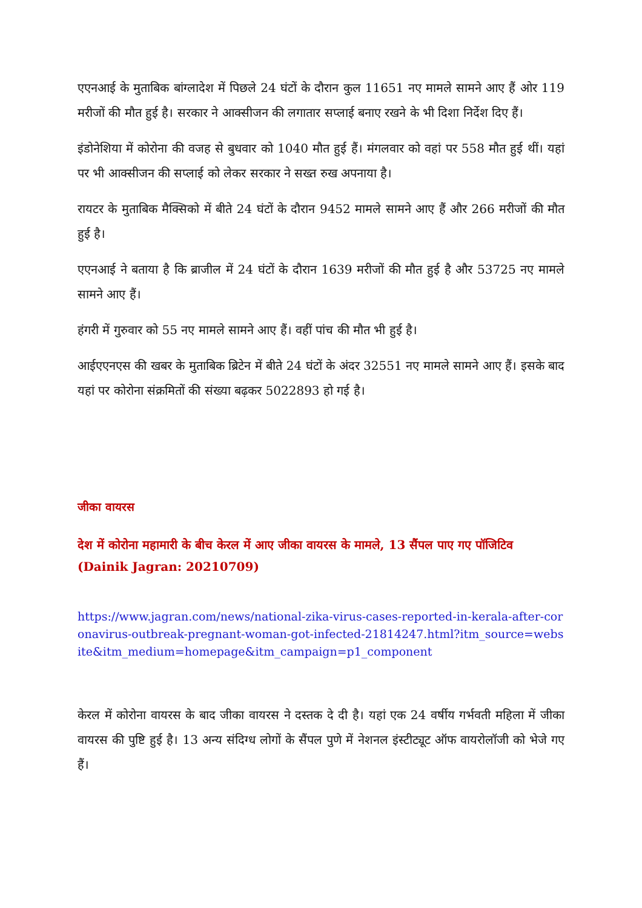एएनआई के मुताबिक बांग्लादेश में पिछले 24 घंटों के दौरान कुल 11651 नए मामले सामने आए हैं ओर 119 मरीजों की मौत हुई है। सरकार ने आक्सीजन की लगातार सप्लाई बनाए रखने के भी दिशा निर्देश दिए हैं।
इंडोनेशिया में कोरोना की वजह से बुधवार को 1040 मौत हुई हैं। मंगलवार को वहां पर 558 मौत हुई थीं। यहां पर भी आक्सीजन की सप्लाई को लेकर सरकार ने सख्त रुख अपनाया है।
रायटर के मुताबिक मैक्सिको में बीते 24 घंटों के दौरान 9452 मामले सामने आए हैं और 266 मरीजों की मौत हुई है।
एएनआई ने बताया है कि ब्राजील में 24 घंटों के दौरान 1639 मरीजों की मौत हुई है और 53725 नए मामले सामने आए हैं।
हंगरी में गुरुवार को 55 नए मामले सामने आए हैं। वहीं पांच की मौत भी हुई है।
आईएएनएस की खबर के मुताबिक ब्रिटेन में बीते 24 घंटों के अंदर 32551 नए मामले सामने आए हैं। इसके बाद यहां पर कोरोना संक्रमितों की संख्या बढ़कर 5022893 हो गई है।
जीका वायरस
देश में कोरोना महामारी के बीच केरल में आए जीका वायरस के मामले, 13 सैंपल पाए गए पॉजिटिव
(Dainik Jagran: 20210709)
https://www.jagran.com/news/national-zika-virus-cases-reported-in-kerala-after-coronavirus-outbreak-pregnant-woman-got-infected-21814247.html?itm_source=website&itm_medium=homepage&itm_campaign=p1_component
केरल में कोरोना वायरस के बाद जीका वायरस ने दस्तक दे दी है। यहां एक 24 वर्षीय गर्भवती महिला में जीका वायरस की पुष्टि हुई है। 13 अन्य संदिग्ध लोगों के सैंपल पुणे में नेशनल इंस्टीट्यूट ऑफ वायरोलॉजी को भेजे गए हैं।